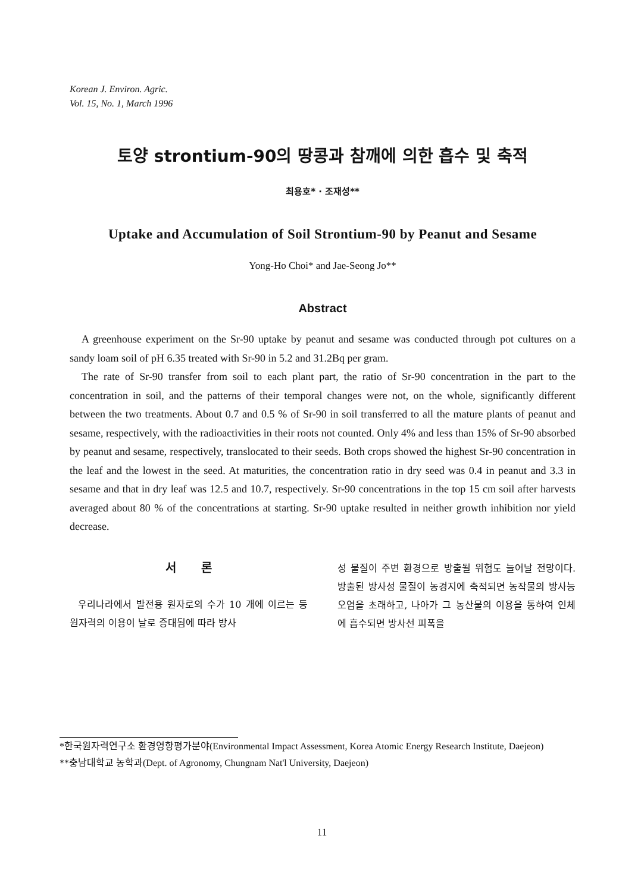Korean J. Environ. Agric.
Vol. 15, No. 1, March 1996
토양 strontium-90의 땅콩과 참깨에 의한 흡수 및 축적
최용호* · 조재성**
Uptake and Accumulation of Soil Strontium-90 by Peanut and Sesame
Yong-Ho Choi* and Jae-Seong Jo**
Abstract
A greenhouse experiment on the Sr-90 uptake by peanut and sesame was conducted through pot cultures on a sandy loam soil of pH 6.35 treated with Sr-90 in 5.2 and 31.2Bq per gram.
The rate of Sr-90 transfer from soil to each plant part, the ratio of Sr-90 concentration in the part to the concentration in soil, and the patterns of their temporal changes were not, on the whole, significantly different between the two treatments. About 0.7 and 0.5 % of Sr-90 in soil transferred to all the mature plants of peanut and sesame, respectively, with the radioactivities in their roots not counted. Only 4% and less than 15% of Sr-90 absorbed by peanut and sesame, respectively, translocated to their seeds. Both crops showed the highest Sr-90 concentration in the leaf and the lowest in the seed. At maturities, the concentration ratio in dry seed was 0.4 in peanut and 3.3 in sesame and that in dry leaf was 12.5 and 10.7, respectively. Sr-90 concentrations in the top 15 cm soil after harvests averaged about 80 % of the concentrations at starting. Sr-90 uptake resulted in neither growth inhibition nor yield decrease.
서 론
우리나라에서 발전용 원자로의 수가 10 개에 이르는 등 원자력의 이용이 날로 증대됨에 따라 방사
성 물질이 주변 환경으로 방출될 위험도 늘어날 전망이다. 방출된 방사성 물질이 농경지에 축적되면 농작물의 방사능 오염을 초래하고, 나아가 그 농산물의 이용을 통하여 인체에 흡수되면 방사선 피폭을
*한국원자력연구소 환경영향평가분야(Environmental Impact Assessment, Korea Atomic Energy Research Institute, Daejeon)
**충남대학교 농학과(Dept. of Agronomy, Chungnam Nat'l University, Daejeon)
11